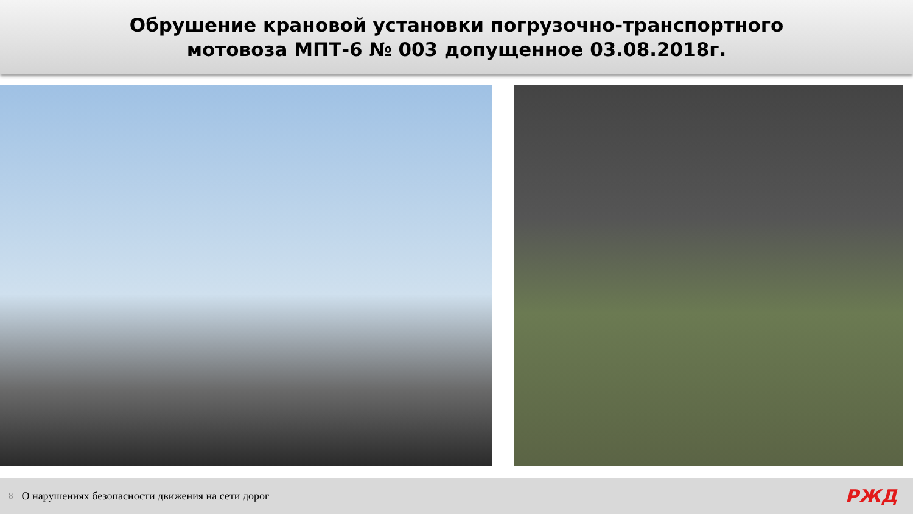Обрушение крановой установки погрузочно-транспортного
мотовоза МПТ-6 № 003 допущенное 03.08.2018г.
8 О нарушениях безопасности движения на сети дорог РЖД